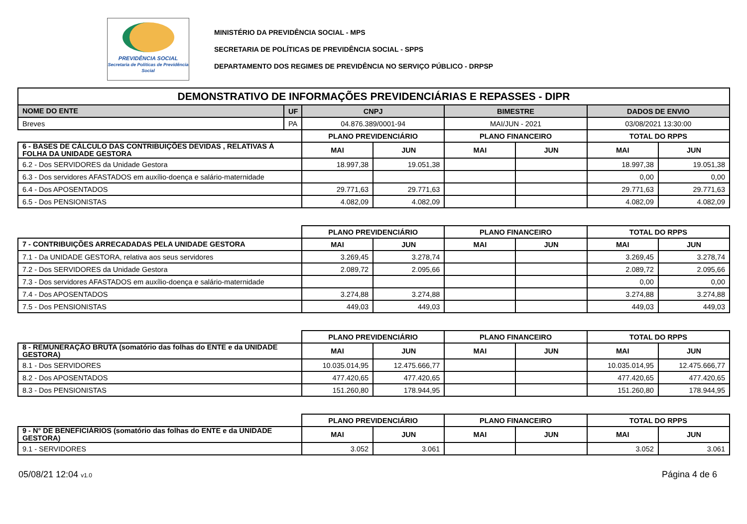PREVIDÊNCIA SOCIAL
Secretaria de Políticas de Previdência Social
MINISTÉRIO DA PREVIDÊNCIA SOCIAL - MPS
SECRETARIA DE POLÍTICAS DE PREVIDÊNCIA SOCIAL - SPPS
DEPARTAMENTO DOS REGIMES DE PREVIDÊNCIA NO SERVIÇO PÚBLICO - DRPSP
| DEMONSTRATIVO DE INFORMAÇÕES PREVIDENCIÁRIAS E REPASSES - DIPR | | | | | | | |
| NOME DO ENTE | UF | CNPJ | | BIMESTRE | | DADOS DE ENVIO | |
| Breves | PA | 04.876.389/0001-94 | | MAI/JUN - 2021 | | 03/08/2021 13:30:00 | |
| | | PLANO PREVIDENCIÁRIO | | PLANO FINANCEIRO | | TOTAL DO RPPS | |
| 6 - BASES DE CÁLCULO DAS CONTRIBUIÇÕES DEVIDAS , RELATIVAS À FOLHA DA UNIDADE GESTORA | | MAI | JUN | MAI | JUN | MAI | JUN |
| 6.2 - Dos SERVIDORES da Unidade Gestora | | 18.997,38 | 19.051,38 | | | 18.997,38 | 19.051,38 |
| 6.3 - Dos servidores AFASTADOS em auxílio-doença e salário-maternidade | | | | | | 0,00 | 0,00 |
| 6.4 - Dos APOSENTADOS | | 29.771,63 | 29.771,63 | | | 29.771,63 | 29.771,63 |
| 6.5 - Dos PENSIONISTAS | | 4.082,09 | 4.082,09 | | | 4.082,09 | 4.082,09 |
| | | PLANO PREVIDENCIÁRIO | | PLANO FINANCEIRO | | TOTAL DO RPPS | |
| 7 - CONTRIBUIÇÕES ARRECADADAS PELA UNIDADE GESTORA | | MAI | JUN | MAI | JUN | MAI | JUN |
| 7.1 - Da UNIDADE GESTORA, relativa aos seus servidores | | 3.269,45 | 3.278,74 | | | 3.269,45 | 3.278,74 |
| 7.2 - Dos SERVIDORES da Unidade Gestora | | 2.089,72 | 2.095,66 | | | 2.089,72 | 2.095,66 |
| 7.3 - Dos servidores AFASTADOS em auxílio-doença e salário-maternidade | | | | | | 0,00 | 0,00 |
| 7.4 - Dos APOSENTADOS | | 3.274,88 | 3.274,88 | | | 3.274,88 | 3.274,88 |
| 7.5 - Dos PENSIONISTAS | | 449,03 | 449,03 | | | 449,03 | 449,03 |
| | | PLANO PREVIDENCIÁRIO | | PLANO FINANCEIRO | | TOTAL DO RPPS | |
| 8 - REMUNERAÇÃO BRUTA (somatório das folhas do ENTE e da UNIDADE GESTORA) | | MAI | JUN | MAI | JUN | MAI | JUN |
| 8.1 - Dos SERVIDORES | | 10.035.014,95 | 12.475.666,77 | | | 10.035.014,95 | 12.475.666,77 |
| 8.2 - Dos APOSENTADOS | | 477.420,65 | 477.420,65 | | | 477.420,65 | 477.420,65 |
| 8.3 - Dos PENSIONISTAS | | 151.260,80 | 178.944,95 | | | 151.260,80 | 178.944,95 |
| | | PLANO PREVIDENCIÁRIO | | PLANO FINANCEIRO | | TOTAL DO RPPS | |
| 9 - N° DE BENEFICIÁRIOS (somatório das folhas do ENTE e da UNIDADE GESTORA) | | MAI | JUN | MAI | JUN | MAI | JUN |
| 9.1 - SERVIDORES | | 3.052 | 3.061 | | | 3.052 | 3.061 |
05/08/21 12:04 v1.0 Página 4 de 6